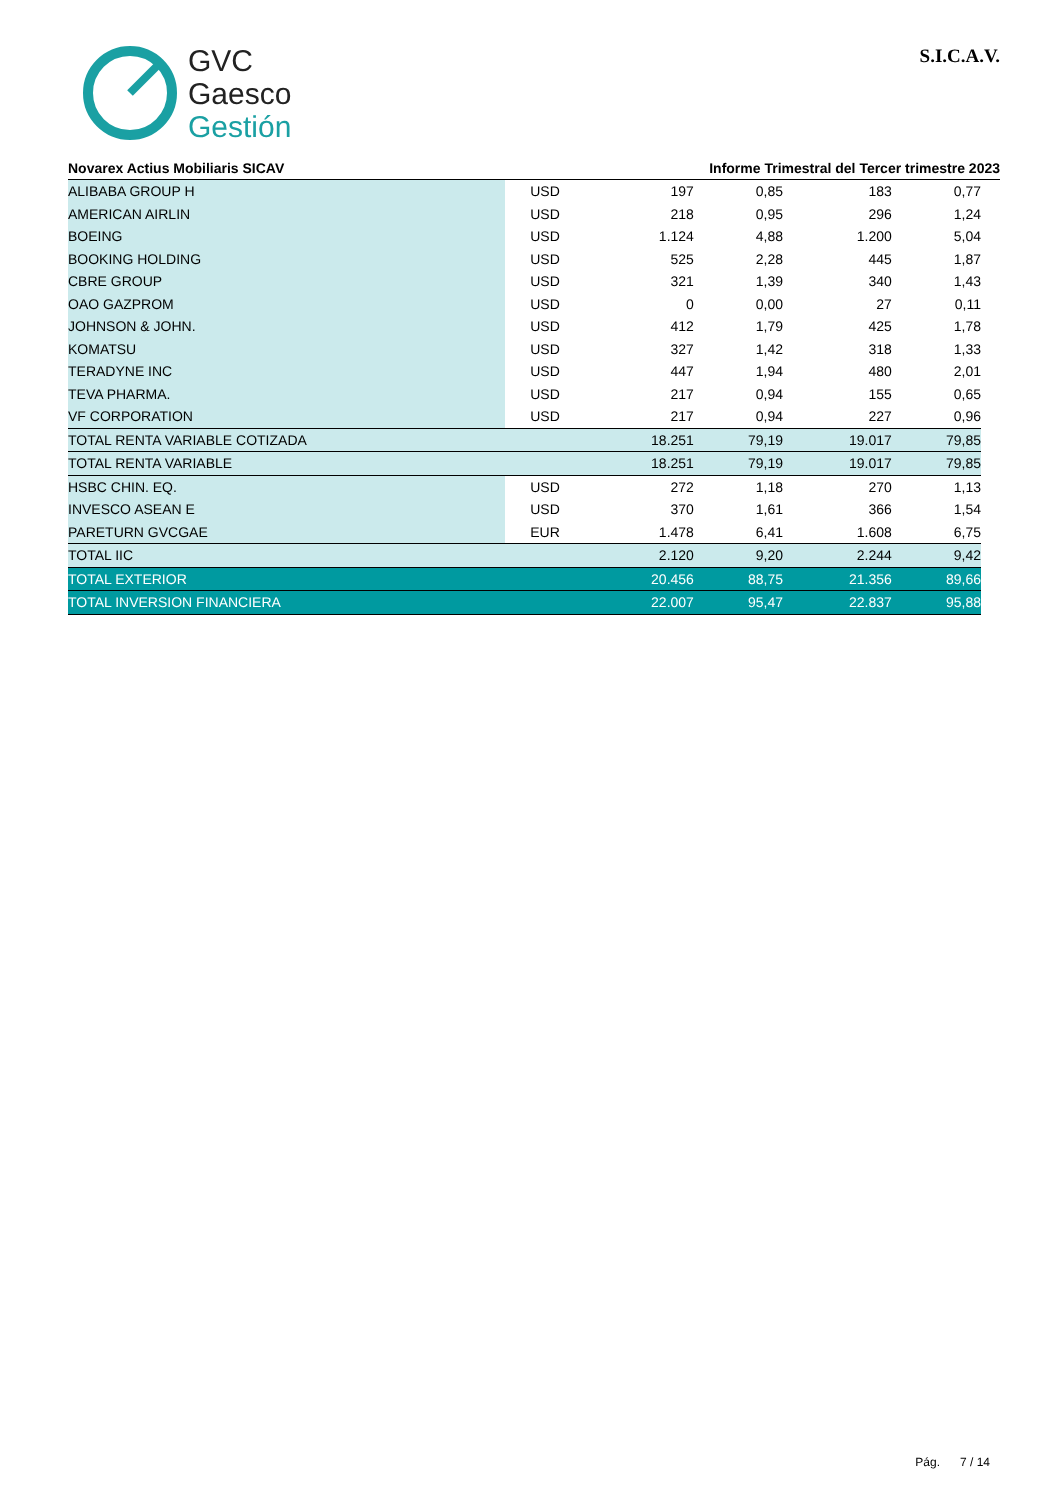GVC
Gaesco
Gestión
S.I.C.A.V.
Novarex Actius Mobiliaris SICAV Informe Trimestral del Tercer trimestre 2023
| ALIBABA GROUP H | USD | 197 | 0,85 | 183 | 0,77 |
| AMERICAN AIRLIN | USD | 218 | 0,95 | 296 | 1,24 |
| BOEING | USD | 1.124 | 4,88 | 1.200 | 5,04 |
| BOOKING HOLDING | USD | 525 | 2,28 | 445 | 1,87 |
| CBRE GROUP | USD | 321 | 1,39 | 340 | 1,43 |
| OAO GAZPROM | USD | 0 | 0,00 | 27 | 0,11 |
| JOHNSON & JOHN. | USD | 412 | 1,79 | 425 | 1,78 |
| KOMATSU | USD | 327 | 1,42 | 318 | 1,33 |
| TERADYNE INC | USD | 447 | 1,94 | 480 | 2,01 |
| TEVA PHARMA. | USD | 217 | 0,94 | 155 | 0,65 |
| VF CORPORATION | USD | 217 | 0,94 | 227 | 0,96 |
| TOTAL RENTA VARIABLE COTIZADA | | 18.251 | 79,19 | 19.017 | 79,85 |
| TOTAL RENTA VARIABLE | | 18.251 | 79,19 | 19.017 | 79,85 |
| HSBC CHIN. EQ. | USD | 272 | 1,18 | 270 | 1,13 |
| INVESCO ASEAN E | USD | 370 | 1,61 | 366 | 1,54 |
| PARETURN GVCGAE | EUR | 1.478 | 6,41 | 1.608 | 6,75 |
| TOTAL IIC | | 2.120 | 9,20 | 2.244 | 9,42 |
| TOTAL EXTERIOR | | 20.456 | 88,75 | 21.356 | 89,66 |
| TOTAL INVERSION FINANCIERA | | 22.007 | 95,47 | 22.837 | 95,88 |
Pág. 7 / 14